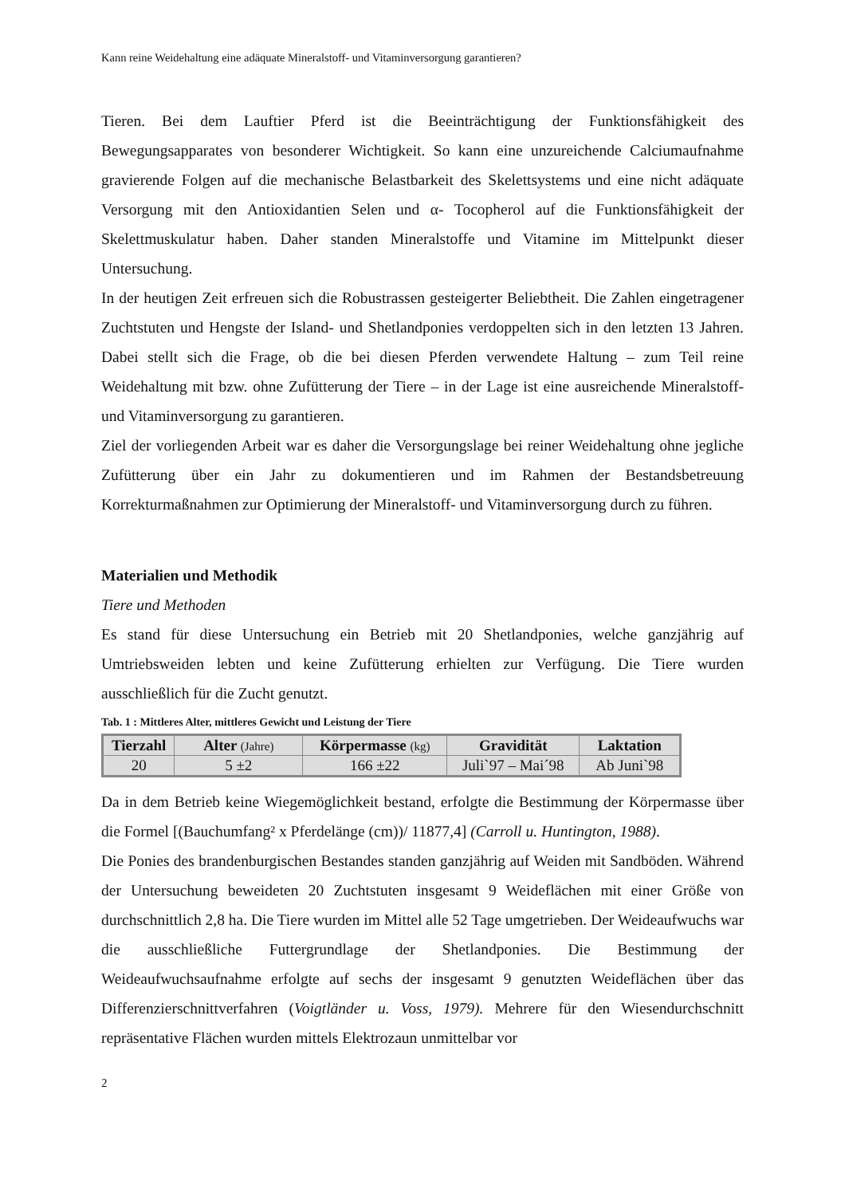Kann reine Weidehaltung eine adäquate Mineralstoff- und Vitaminversorgung garantieren?
Tieren. Bei dem Lauftier Pferd ist die Beeinträchtigung der Funktionsfähigkeit des Bewegungsapparates von besonderer Wichtigkeit. So kann eine unzureichende Calciumaufnahme gravierende Folgen auf die mechanische Belastbarkeit des Skelettsystems und eine nicht adäquate Versorgung mit den Antioxidantien Selen und α- Tocopherol auf die Funktionsfähigkeit der Skelettmuskulatur haben. Daher standen Mineralstoffe und Vitamine im Mittelpunkt dieser Untersuchung.
In der heutigen Zeit erfreuen sich die Robustrassen gesteigerter Beliebtheit. Die Zahlen eingetragener Zuchtstuten und Hengste der Island- und Shetlandponies verdoppelten sich in den letzten 13 Jahren. Dabei stellt sich die Frage, ob die bei diesen Pferden verwendete Haltung – zum Teil reine Weidehaltung mit bzw. ohne Zufütterung der Tiere – in der Lage ist eine ausreichende Mineralstoff- und Vitaminversorgung zu garantieren.
Ziel der vorliegenden Arbeit war es daher die Versorgungslage bei reiner Weidehaltung ohne jegliche Zufütterung über ein Jahr zu dokumentieren und im Rahmen der Bestandsbetreuung Korrekturmaßnahmen zur Optimierung der Mineralstoff- und Vitaminversorgung durch zu führen.
Materialien und Methodik
Tiere und Methoden
Es stand für diese Untersuchung ein Betrieb mit 20 Shetlandponies, welche ganzjährig auf Umtriebsweiden lebten und keine Zufütterung erhielten zur Verfügung. Die Tiere wurden ausschließlich für die Zucht genutzt.
Tab. 1 : Mittleres Alter, mittleres Gewicht und Leistung der Tiere
| Tierzahl | Alter (Jahre) | Körpermasse (kg) | Gravidität | Laktation |
| --- | --- | --- | --- | --- |
| 20 | 5 ±2 | 166 ±22 | Juli`97 – Mai´98 | Ab Juni`98 |
Da in dem Betrieb keine Wiegemöglichkeit bestand, erfolgte die Bestimmung der Körpermasse über die Formel [(Bauchumfang² x Pferdelänge (cm))/ 11877,4] (Carroll u. Huntington, 1988).
Die Ponies des brandenburgischen Bestandes standen ganzjährig auf Weiden mit Sandböden. Während der Untersuchung beweideten 20 Zuchtstuten insgesamt 9 Weideflächen mit einer Größe von durchschnittlich 2,8 ha. Die Tiere wurden im Mittel alle 52 Tage umgetrieben. Der Weideaufwuchs war die ausschließliche Futtergrundlage der Shetlandponies. Die Bestimmung der Weideaufwuchsaufnahme erfolgte auf sechs der insgesamt 9 genutzten Weideflächen über das Differenzierschnittverfahren (Voigtländer u. Voss, 1979). Mehrere für den Wiesendurchschnitt repräsentative Flächen wurden mittels Elektrozaun unmittelbar vor
2